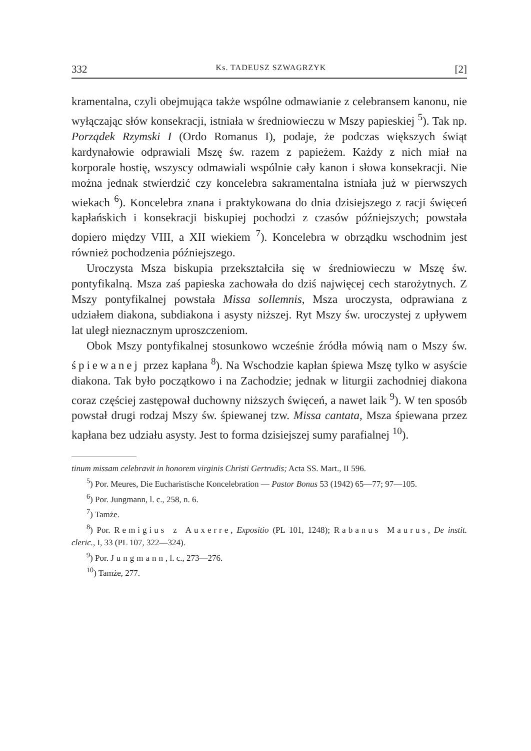332 Ks. TADEUSZ SZWAGRZYK [2]
kramentalna, czyli obejmująca także wspólne odmawianie z celebransem kanonu, nie wyłączając słów konsekracji, istniała w średniowieczu w Mszy papieskiej <sup>5</sup>). Tak np. Porządek Rzymski I (Ordo Romanus I), podaje, że podczas większych świąt kardynałowie odprawiali Mszę św. razem z papieżem. Każdy z nich miał na korporale hostię, wszyscy odmawiali wspólnie cały kanon i słowa konsekracji. Nie można jednak stwierdzić czy koncelebra sakramentalna istniała już w pierwszych wiekach <sup>6</sup>). Koncelebra znana i praktykowana do dnia dzisiejszego z racji święceń kapłańskich i konsekracji biskupiej pochodzi z czasów późniejszych; powstała dopiero między VIII, a XII wiekiem <sup>7</sup>). Koncelebra w obrządku wschodnim jest również pochodzenia późniejszego.
Uroczysta Msza biskupia przekształciła się w średniowieczu w Mszę św. pontyfikalną. Msza zaś papieska zachowała do dziś najwięcej cech starożytnych. Z Mszy pontyfikalnej powstała Missa sollemnis, Msza uroczysta, odprawiana z udziałem diakona, subdiakona i asysty niższej. Ryt Mszy św. uroczystej z upływem lat uległ nieznacznym uproszczeniom.
Obok Mszy pontyfikalnej stosunkowo wcześnie źródła mówią nam o Mszy św. śpiewanej przez kapłana <sup>8</sup>). Na Wschodzie kapłan śpiewa Mszę tylko w asyście diakona. Tak było początkowo i na Zachodzie; jednak w liturgii zachodniej diakona coraz częściej zastępował duchowny niższych święceń, a nawet laik <sup>9</sup>). W ten sposób powstał drugi rodzaj Mszy św. śpiewanej tzw. Missa cantata, Msza śpiewana przez kapłana bez udziału asysty. Jest to forma dzisiejszej sumy parafialnej <sup>10</sup>).
tinum missam celebravit in honorem virginis Christi Gertrudis; Acta SS. Mart., II 596.
<sup>5</sup>) Por. Meures, Die Eucharistische Koncelebration — Pastor Bonus 53 (1942) 65—77; 97—105.
<sup>6</sup>) Por. Jungmann, l. c., 258, n. 6.
<sup>7</sup>) Tamże.
<sup>8</sup>) Por. Remigius z Auxerre, Expositio (PL 101, 1248); Rabanus Maurus, De instit. cleric., I, 33 (PL 107, 322—324).
<sup>9</sup>) Por. Jungmann, l. c., 273—276.
<sup>10</sup>) Tamże, 277.